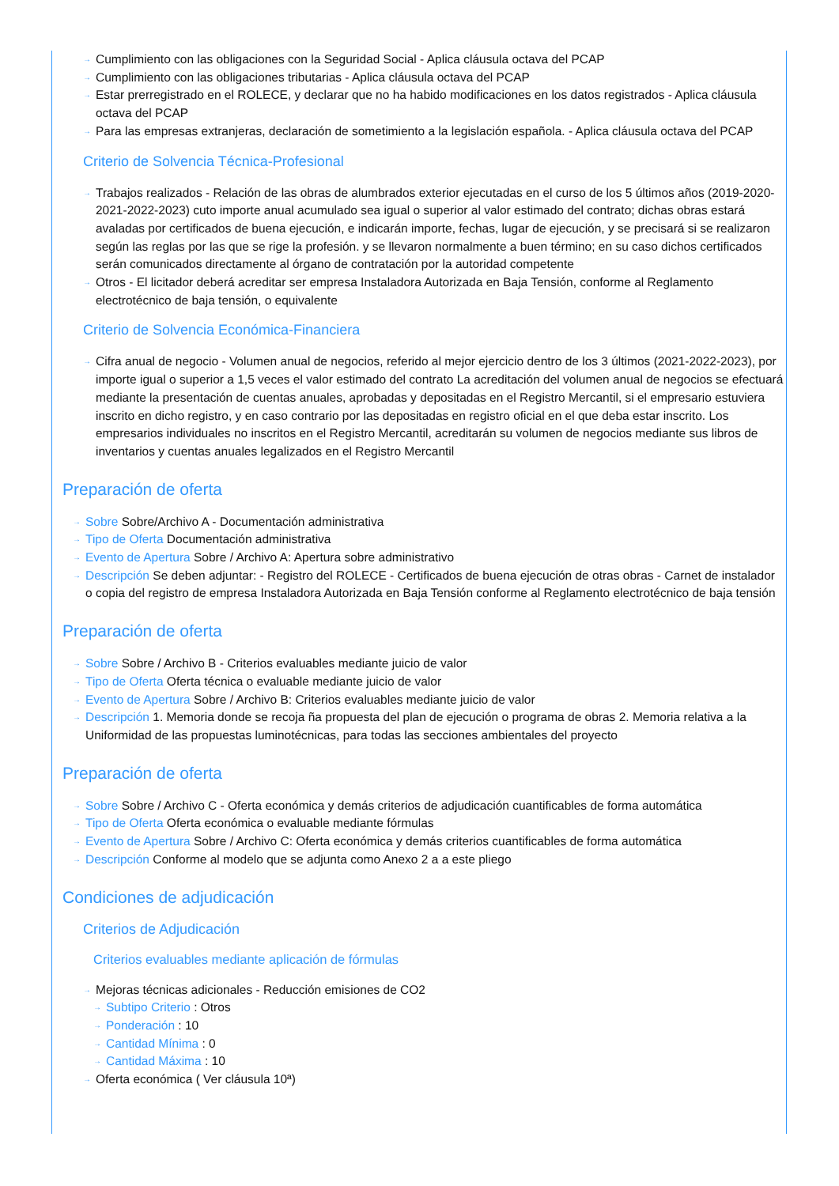→ Cumplimiento con las obligaciones con la Seguridad Social - Aplica cláusula octava del PCAP
→ Cumplimiento con las obligaciones tributarias - Aplica cláusula octava del PCAP
→ Estar prerregistrado en el ROLECE, y declarar que no ha habido modificaciones en los datos registrados - Aplica cláusula octava del PCAP
→ Para las empresas extranjeras, declaración de sometimiento a la legislación española. - Aplica cláusula octava del PCAP
Criterio de Solvencia Técnica-Profesional
→ Trabajos realizados - Relación de las obras de alumbrados exterior ejecutadas en el curso de los 5 últimos años (2019-2020-2021-2022-2023) cuto importe anual acumulado sea igual o superior al valor estimado del contrato; dichas obras estará avaladas por certificados de buena ejecución, e indicarán importe, fechas, lugar de ejecución, y se precisará si se realizaron según las reglas por las que se rige la profesión. y se llevaron normalmente a buen término; en su caso dichos certificados serán comunicados directamente al órgano de contratación por la autoridad competente
→ Otros - El licitador deberá acreditar ser empresa Instaladora Autorizada en Baja Tensión, conforme al Reglamento electrotécnico de baja tensión, o equivalente
Criterio de Solvencia Económica-Financiera
→ Cifra anual de negocio - Volumen anual de negocios, referido al mejor ejercicio dentro de los 3 últimos (2021-2022-2023), por importe igual o superior a 1,5 veces el valor estimado del contrato La acreditación del volumen anual de negocios se efectuará mediante la presentación de cuentas anuales, aprobadas y depositadas en el Registro Mercantil, si el empresario estuviera inscrito en dicho registro, y en caso contrario por las depositadas en registro oficial en el que deba estar inscrito. Los empresarios individuales no inscritos en el Registro Mercantil, acreditarán su volumen de negocios mediante sus libros de inventarios y cuentas anuales legalizados en el Registro Mercantil
Preparación de oferta
→ Sobre Sobre/Archivo A - Documentación administrativa
→ Tipo de Oferta Documentación administrativa
→ Evento de Apertura Sobre / Archivo A: Apertura sobre administrativo
→ Descripción Se deben adjuntar: - Registro del ROLECE - Certificados de buena ejecución de otras obras - Carnet de instalador o copia del registro de empresa Instaladora Autorizada en Baja Tensión conforme al Reglamento electrotécnico de baja tensión
Preparación de oferta
→ Sobre Sobre / Archivo B - Criterios evaluables mediante juicio de valor
→ Tipo de Oferta Oferta técnica o evaluable mediante juicio de valor
→ Evento de Apertura Sobre / Archivo B: Criterios evaluables mediante juicio de valor
→ Descripción 1. Memoria donde se recoja ña propuesta del plan de ejecución o programa de obras 2. Memoria relativa a la Uniformidad de las propuestas luminotécnicas, para todas las secciones ambientales del proyecto
Preparación de oferta
→ Sobre Sobre / Archivo C - Oferta económica y demás criterios de adjudicación cuantificables de forma automática
→ Tipo de Oferta Oferta económica o evaluable mediante fórmulas
→ Evento de Apertura Sobre / Archivo C: Oferta económica y demás criterios cuantificables de forma automática
→ Descripción Conforme al modelo que se adjunta como Anexo 2 a a este pliego
Condiciones de adjudicación
Criterios de Adjudicación
Criterios evaluables mediante aplicación de fórmulas
→ Mejoras técnicas adicionales - Reducción emisiones de CO2
→ Subtipo Criterio : Otros
→ Ponderación : 10
→ Cantidad Mínima : 0
→ Cantidad Máxima : 10
→ Oferta económica ( Ver cláusula 10ª)